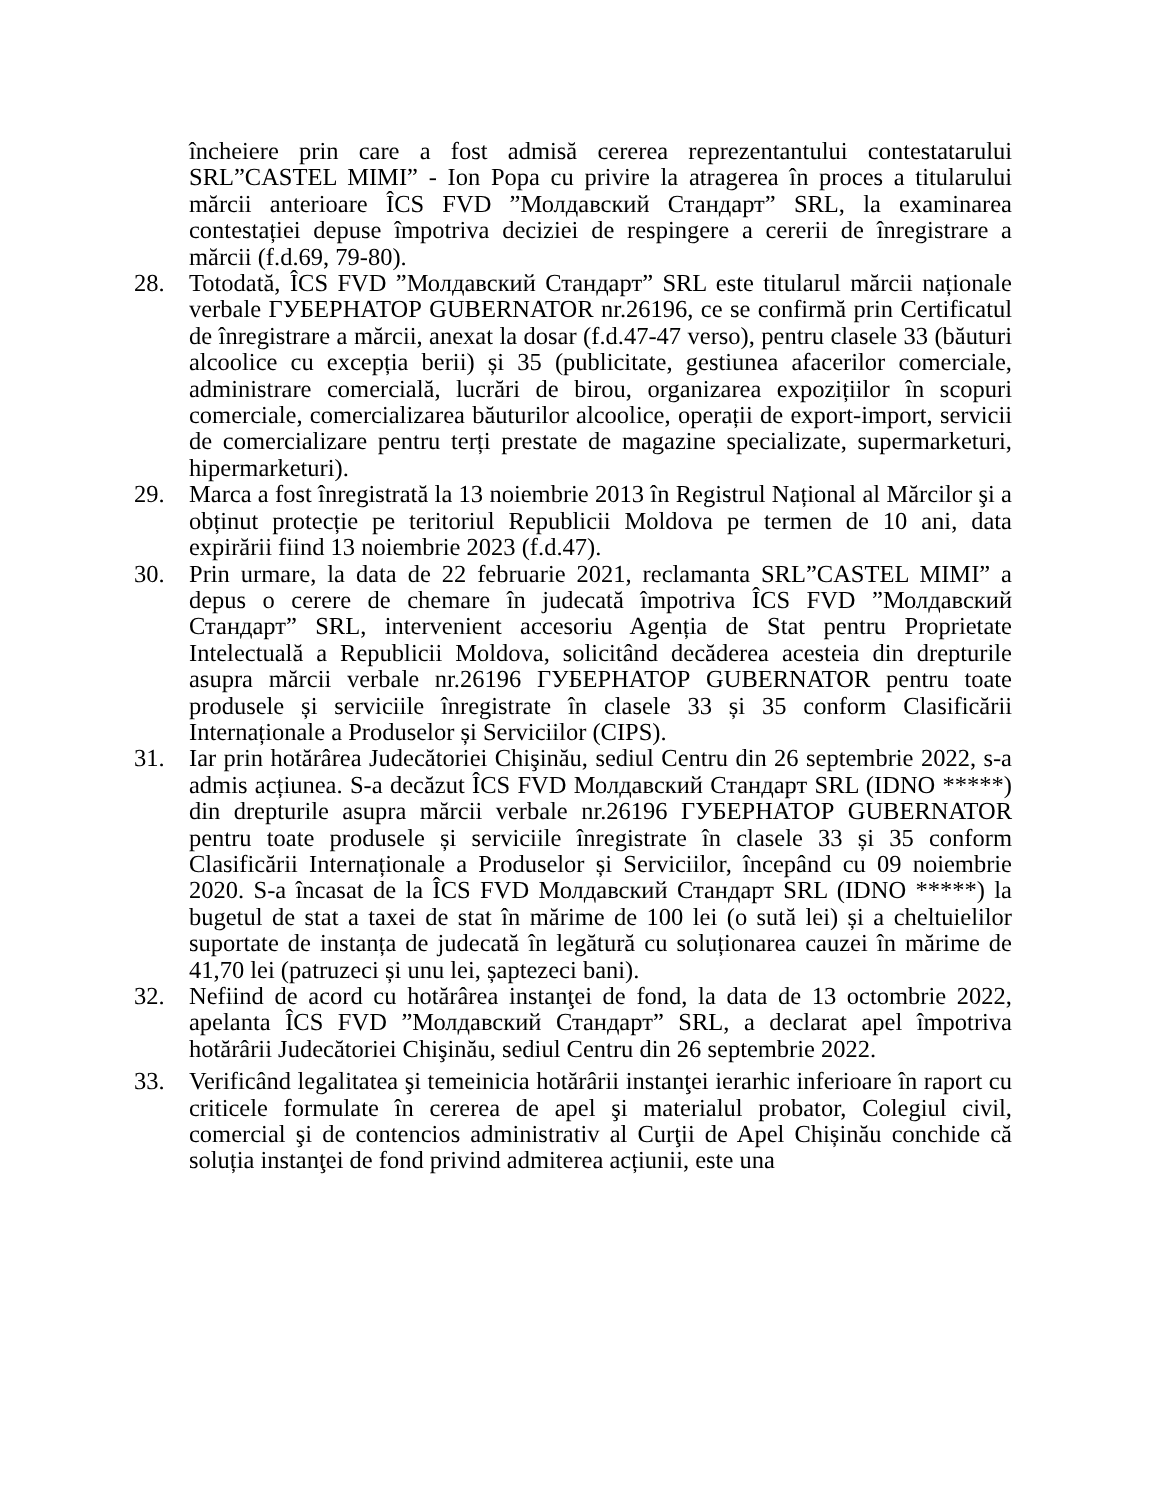încheiere prin care a fost admisă cererea reprezentantului contestatarului SRL”CASTEL MIMI” - Ion Popa cu privire la atragerea în proces a titularului mărcii anterioare ÎCS FVD ”Молдавский Стандарт” SRL, la examinarea contestației depuse împotriva deciziei de respingere a cererii de înregistrare a mărcii (f.d.69, 79-80).
28. Totodată, ÎCS FVD ”Молдавский Стандарт” SRL este titularul mărcii naționale verbale ГУБЕРНАТОР GUBERNATOR nr.26196, ce se confirmă prin Certificatul de înregistrare a mărcii, anexat la dosar (f.d.47-47 verso), pentru clasele 33 (băuturi alcoolice cu excepția berii) și 35 (publicitate, gestiunea afacerilor comerciale, administrare comercială, lucrări de birou, organizarea expozițiilor în scopuri comerciale, comercializarea băuturilor alcoolice, operații de export-import, servicii de comercializare pentru terți prestate de magazine specializate, supermarketuri, hipermarketuri).
29. Marca a fost înregistrată la 13 noiembrie 2013 în Registrul Național al Mărcilor şi a obținut protecție pe teritoriul Republicii Moldova pe termen de 10 ani, data expirării fiind 13 noiembrie 2023 (f.d.47).
30. Prin urmare, la data de 22 februarie 2021, reclamanta SRL”CASTEL MIMI” a depus o cerere de chemare în judecată împotriva ÎCS FVD ”Молдавский Стандарт” SRL, intervenient accesoriu Agenția de Stat pentru Proprietate Intelectuală a Republicii Moldova, solicitând decăderea acesteia din drepturile asupra mărcii verbale nr.26196 ГУБЕРНАТОР GUBERNATOR pentru toate produsele și serviciile înregistrate în clasele 33 și 35 conform Clasificării Internaționale a Produselor și Serviciilor (CIPS).
31. Iar prin hotărârea Judecătoriei Chişinău, sediul Centru din 26 septembrie 2022, s-a admis acțiunea. S-a decăzut ÎCS FVD Молдавский Стандарт SRL (IDNO *****) din drepturile asupra mărcii verbale nr.26196 ГУБЕРНАТОР GUBERNATOR pentru toate produsele și serviciile înregistrate în clasele 33 și 35 conform Clasificării Internaționale a Produselor și Serviciilor, începând cu 09 noiembrie 2020. S-a încasat de la ÎCS FVD Молдавский Стандарт SRL (IDNO *****) la bugetul de stat a taxei de stat în mărime de 100 lei (o sută lei) și a cheltuielilor suportate de instanța de judecată în legătură cu soluționarea cauzei în mărime de 41,70 lei (patruzeci și unu lei, șaptezeci bani).
32. Nefiind de acord cu hotărârea instanţei de fond, la data de 13 octombrie 2022, apelanta ÎCS FVD ”Молдавский Стандарт” SRL, a declarat apel împotriva hotărârii Judecătoriei Chişinău, sediul Centru din 26 septembrie 2022.
33. Verificând legalitatea şi temeinicia hotărârii instanţei ierarhic inferioare în raport cu criticele formulate în cererea de apel şi materialul probator, Colegiul civil, comercial şi de contencios administrativ al Curţii de Apel Chișinău conchide că soluția instanţei de fond privind admiterea acțiunii, este una